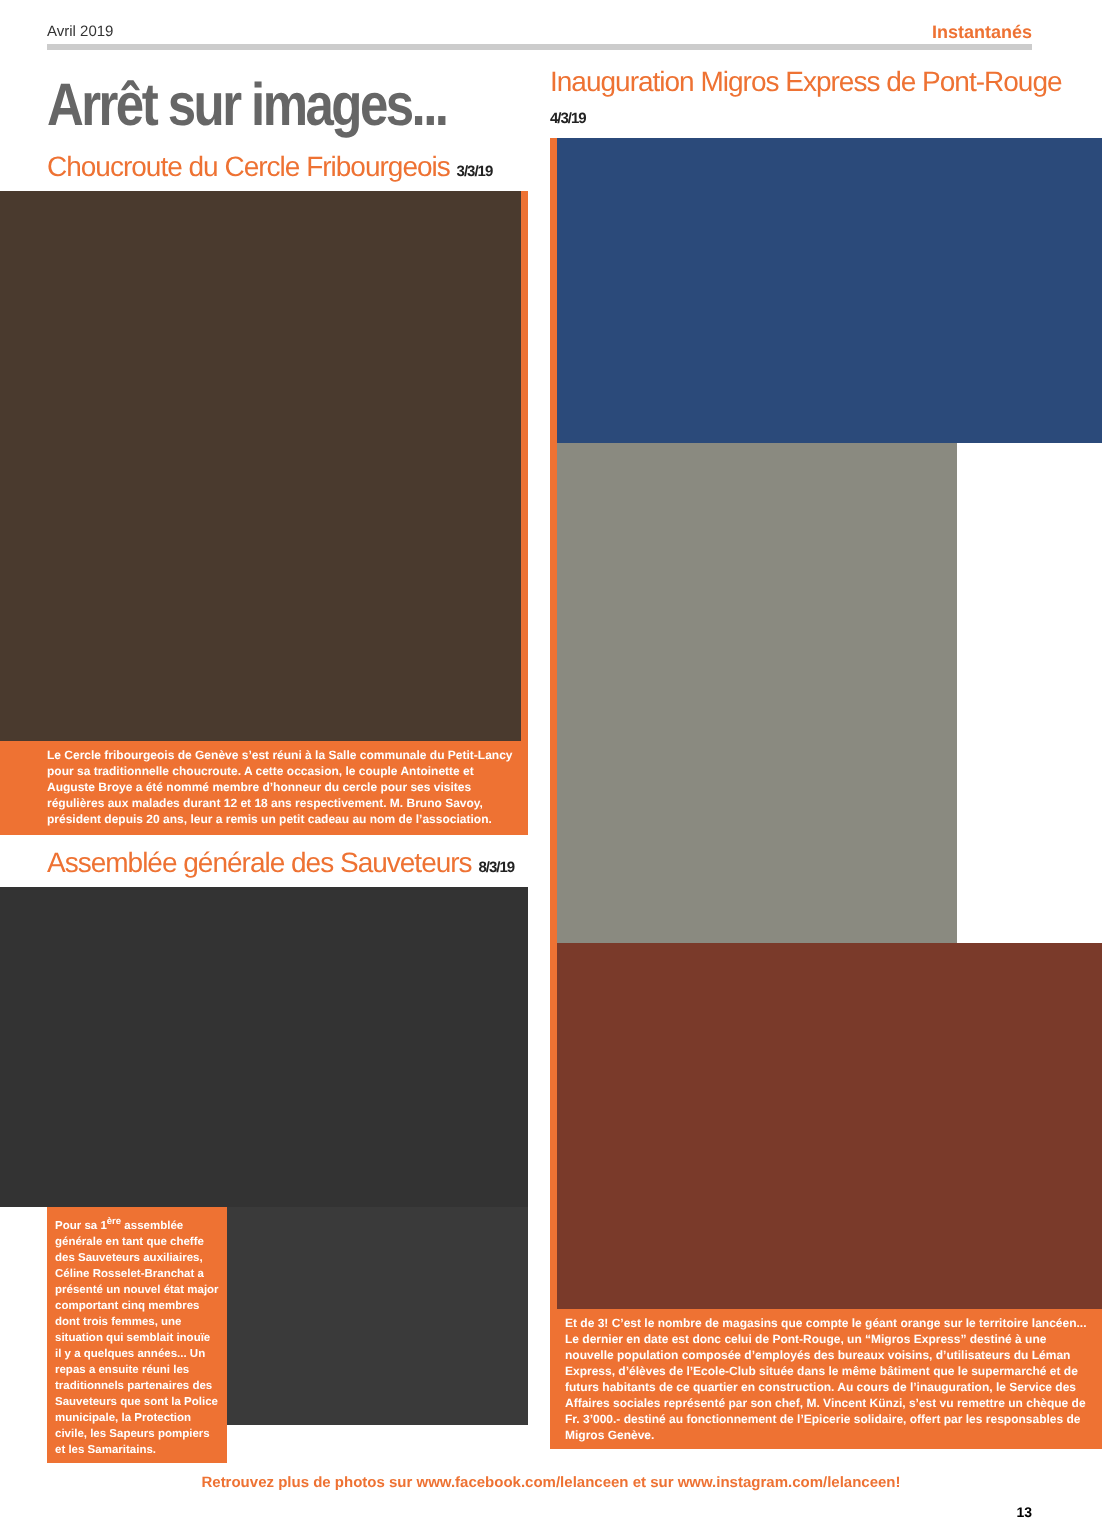Avril 2019 Instantanés
Arrêt sur images...
Choucroute du Cercle Fribourgeois 3/3/19
Le Cercle fribourgeois de Genève s’est réuni à la Salle communale du Petit-Lancy pour sa traditionnelle choucroute. A cette occasion, le couple Antoinette et Auguste Broye a été nommé membre d’honneur du cercle pour ses visites régulières aux malades durant 12 et 18 ans respectivement. M. Bruno Savoy, président depuis 20 ans, leur a remis un petit cadeau au nom de l’association.
Assemblée générale des Sauveteurs 8/3/19
Pour sa 1<sup>ère</sup> assemblée générale en tant que cheffe des Sauveteurs auxiliaires, Céline Rosselet-Branchat a présenté un nouvel état major comportant cinq membres dont trois femmes, une situation qui semblait inouïe il y a quelques années... Un repas a ensuite réuni les traditionnels partenaires des Sauveteurs que sont la Police municipale, la Protection civile, les Sapeurs pompiers et les Samaritains.
Inauguration Migros Express de Pont-Rouge 4/3/19
Et de 3! C’est le nombre de magasins que compte le géant orange sur le territoire lancéen... Le dernier en date est donc celui de Pont-Rouge, un “Migros Express” destiné à une nouvelle population composée d’employés des bureaux voisins, d’utilisateurs du Léman Express, d’élèves de l’Ecole-Club située dans le même bâtiment que le supermarché et de futurs habitants de ce quartier en construction. Au cours de l’inauguration, le Service des Affaires sociales représenté par son chef, M. Vincent Künzi, s’est vu remettre un chèque de Fr. 3’000.- destiné au fonctionnement de l’Epicerie solidaire, offert par les responsables de Migros Genève.
Retrouvez plus de photos sur www.facebook.com/lelanceen et sur www.instagram.com/lelanceen!
13